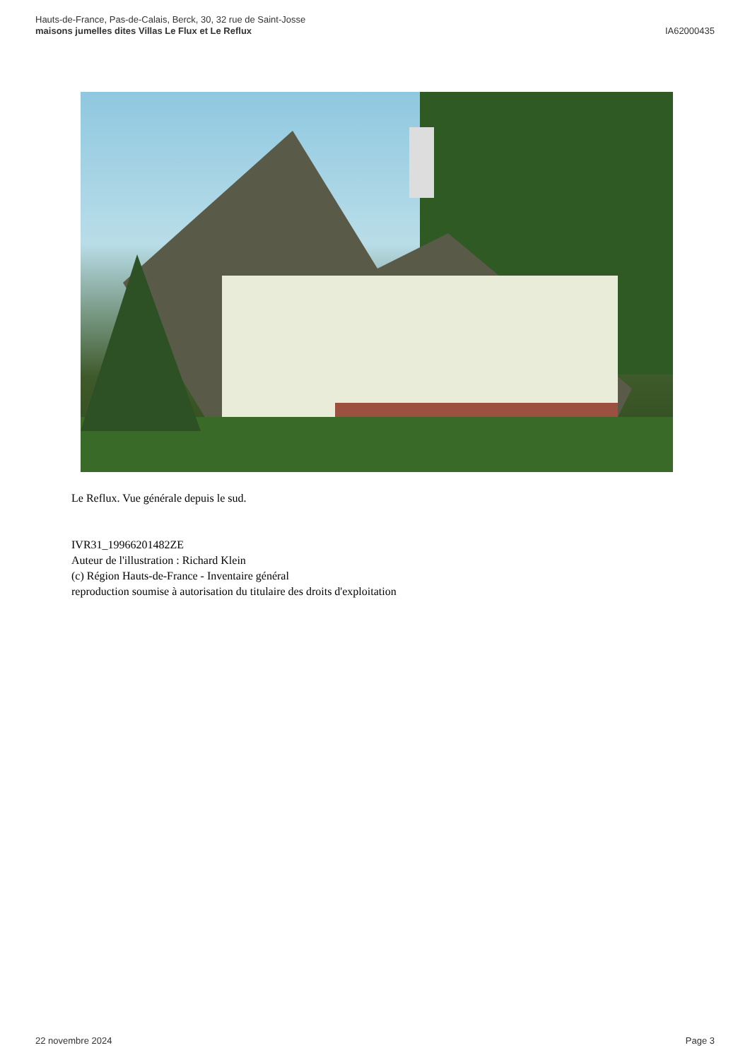Hauts-de-France, Pas-de-Calais, Berck, 30, 32 rue de Saint-Josse
maisons jumelles dites Villas Le Flux et Le Reflux
IA62000435
Le Reflux. Vue générale depuis le sud.
IVR31_19966201482ZE
Auteur de l'illustration : Richard Klein
(c) Région Hauts-de-France - Inventaire général
reproduction soumise à autorisation du titulaire des droits d'exploitation
22 novembre 2024 Page 3